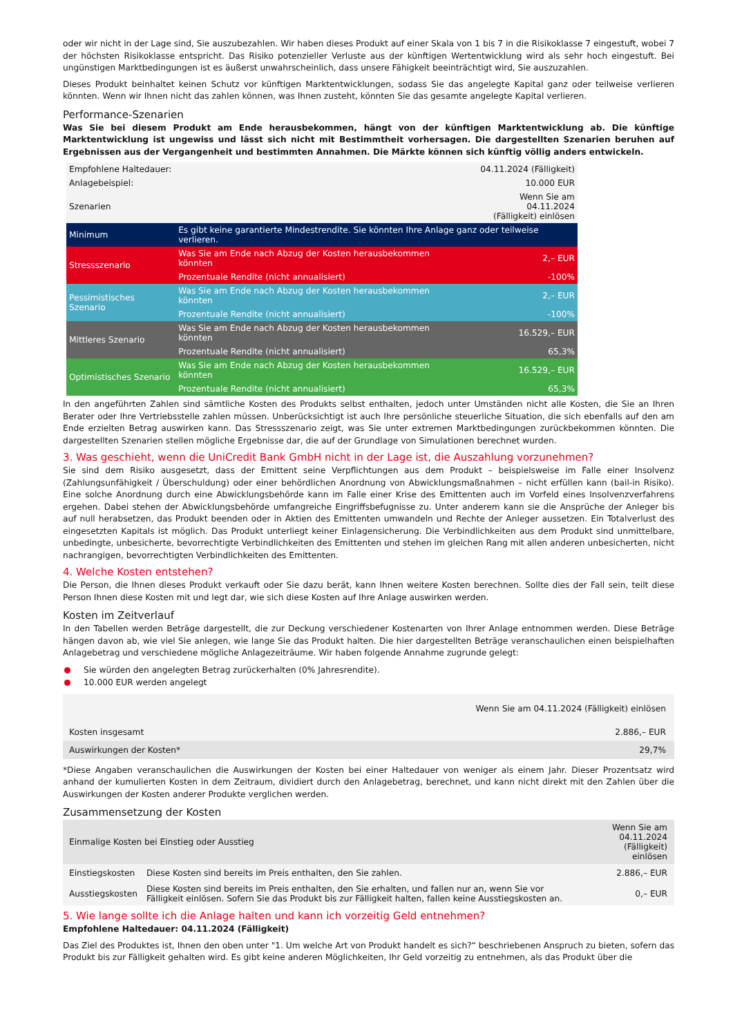oder wir nicht in der Lage sind, Sie auszubezahlen. Wir haben dieses Produkt auf einer Skala von 1 bis 7 in die Risikoklasse 7 eingestuft, wobei 7 der höchsten Risikoklasse entspricht. Das Risiko potenzieller Verluste aus der künftigen Wertentwicklung wird als sehr hoch eingestuft. Bei ungünstigen Marktbedingungen ist es äußerst unwahrscheinlich, dass unsere Fähigkeit beeinträchtigt wird, Sie auszuzahlen.
Dieses Produkt beinhaltet keinen Schutz vor künftigen Marktentwicklungen, sodass Sie das angelegte Kapital ganz oder teilweise verlieren könnten. Wenn wir Ihnen nicht das zahlen können, was Ihnen zusteht, könnten Sie das gesamte angelegte Kapital verlieren.
Performance-Szenarien
Was Sie bei diesem Produkt am Ende herausbekommen, hängt von der künftigen Marktentwicklung ab. Die künftige Marktentwicklung ist ungewiss und lässt sich nicht mit Bestimmtheit vorhersagen. Die dargestellten Szenarien beruhen auf Ergebnissen aus der Vergangenheit und bestimmten Annahmen. Die Märkte können sich künftig völlig anders entwickeln.
| Empfohlene Haltedauer: | | 04.11.2024 (Fälligkeit) |
| Anlagebeispiel: | | 10.000 EUR |
| Szenarien | | Wenn Sie am 04.11.2024 (Fälligkeit) einlösen |
| Minimum | Es gibt keine garantierte Mindestrendite. Sie könnten Ihre Anlage ganz oder teilweise verlieren. | |
| Stressszenario | Was Sie am Ende nach Abzug der Kosten herausbekommen könnten | 2,– EUR |
| | Prozentuale Rendite (nicht annualisiert) | -100% |
| Pessimistisches Szenario | Was Sie am Ende nach Abzug der Kosten herausbekommen könnten | 2,– EUR |
| | Prozentuale Rendite (nicht annualisiert) | -100% |
| Mittleres Szenario | Was Sie am Ende nach Abzug der Kosten herausbekommen könnten | 16.529,– EUR |
| | Prozentuale Rendite (nicht annualisiert) | 65,3% |
| Optimistisches Szenario | Was Sie am Ende nach Abzug der Kosten herausbekommen könnten | 16.529,– EUR |
| | Prozentuale Rendite (nicht annualisiert) | 65,3% |
In den angeführten Zahlen sind sämtliche Kosten des Produkts selbst enthalten, jedoch unter Umständen nicht alle Kosten, die Sie an Ihren Berater oder Ihre Vertriebsstelle zahlen müssen. Unberücksichtigt ist auch Ihre persönliche steuerliche Situation, die sich ebenfalls auf den am Ende erzielten Betrag auswirken kann. Das Stressszenario zeigt, was Sie unter extremen Marktbedingungen zurückbekommen könnten. Die dargestellten Szenarien stellen mögliche Ergebnisse dar, die auf der Grundlage von Simulationen berechnet wurden.
3. Was geschieht, wenn die UniCredit Bank GmbH nicht in der Lage ist, die Auszahlung vorzunehmen?
Sie sind dem Risiko ausgesetzt, dass der Emittent seine Verpflichtungen aus dem Produkt – beispielsweise im Falle einer Insolvenz (Zahlungsunfähigkeit / Überschuldung) oder einer behördlichen Anordnung von Abwicklungsmaßnahmen – nicht erfüllen kann (bail-in Risiko). Eine solche Anordnung durch eine Abwicklungsbehörde kann im Falle einer Krise des Emittenten auch im Vorfeld eines Insolvenzverfahrens ergehen. Dabei stehen der Abwicklungsbehörde umfangreiche Eingriffsbefugnisse zu. Unter anderem kann sie die Ansprüche der Anleger bis auf null herabsetzen, das Produkt beenden oder in Aktien des Emittenten umwandeln und Rechte der Anleger aussetzen. Ein Totalverlust des eingesetzten Kapitals ist möglich. Das Produkt unterliegt keiner Einlagensicherung. Die Verbindlichkeiten aus dem Produkt sind unmittelbare, unbedingte, unbesicherte, bevorrechtigte Verbindlichkeiten des Emittenten und stehen im gleichen Rang mit allen anderen unbesicherten, nicht nachrangigen, bevorrechtigten Verbindlichkeiten des Emittenten.
4. Welche Kosten entstehen?
Die Person, die Ihnen dieses Produkt verkauft oder Sie dazu berät, kann Ihnen weitere Kosten berechnen. Sollte dies der Fall sein, teilt diese Person Ihnen diese Kosten mit und legt dar, wie sich diese Kosten auf Ihre Anlage auswirken werden.
Kosten im Zeitverlauf
In den Tabellen werden Beträge dargestellt, die zur Deckung verschiedener Kostenarten von Ihrer Anlage entnommen werden. Diese Beträge hängen davon ab, wie viel Sie anlegen, wie lange Sie das Produkt halten. Die hier dargestellten Beträge veranschaulichen einen beispielhaften Anlagebetrag und verschiedene mögliche Anlagezeiträume. Wir haben folgende Annahme zugrunde gelegt:
Sie würden den angelegten Betrag zurückerhalten (0% Jahresrendite).
10.000 EUR werden angelegt
| | Wenn Sie am 04.11.2024 (Fälligkeit) einlösen |
| --- | --- |
| Kosten insgesamt | 2.886,– EUR |
| Auswirkungen der Kosten* | 29,7% |
*Diese Angaben veranschaulichen die Auswirkungen der Kosten bei einer Haltedauer von weniger als einem Jahr. Dieser Prozentsatz wird anhand der kumulierten Kosten in dem Zeitraum, dividiert durch den Anlagebetrag, berechnet, und kann nicht direkt mit den Zahlen über die Auswirkungen der Kosten anderer Produkte verglichen werden.
Zusammensetzung der Kosten
| Einmalige Kosten bei Einstieg oder Ausstieg | | Wenn Sie am 04.11.2024 (Fälligkeit) einlösen |
| --- | --- | --- |
| Einstiegskosten | Diese Kosten sind bereits im Preis enthalten, den Sie zahlen. | 2.886,– EUR |
| Ausstiegskosten | Diese Kosten sind bereits im Preis enthalten, den Sie erhalten, und fallen nur an, wenn Sie vor Fälligkeit einlösen. Sofern Sie das Produkt bis zur Fälligkeit halten, fallen keine Ausstiegskosten an. | 0,– EUR |
5. Wie lange sollte ich die Anlage halten und kann ich vorzeitig Geld entnehmen?
Empfohlene Haltedauer: 04.11.2024 (Fälligkeit)
Das Ziel des Produktes ist, Ihnen den oben unter "1. Um welche Art von Produkt handelt es sich?“ beschriebenen Anspruch zu bieten, sofern das Produkt bis zur Fälligkeit gehalten wird. Es gibt keine anderen Möglichkeiten, Ihr Geld vorzeitig zu entnehmen, als das Produkt über die